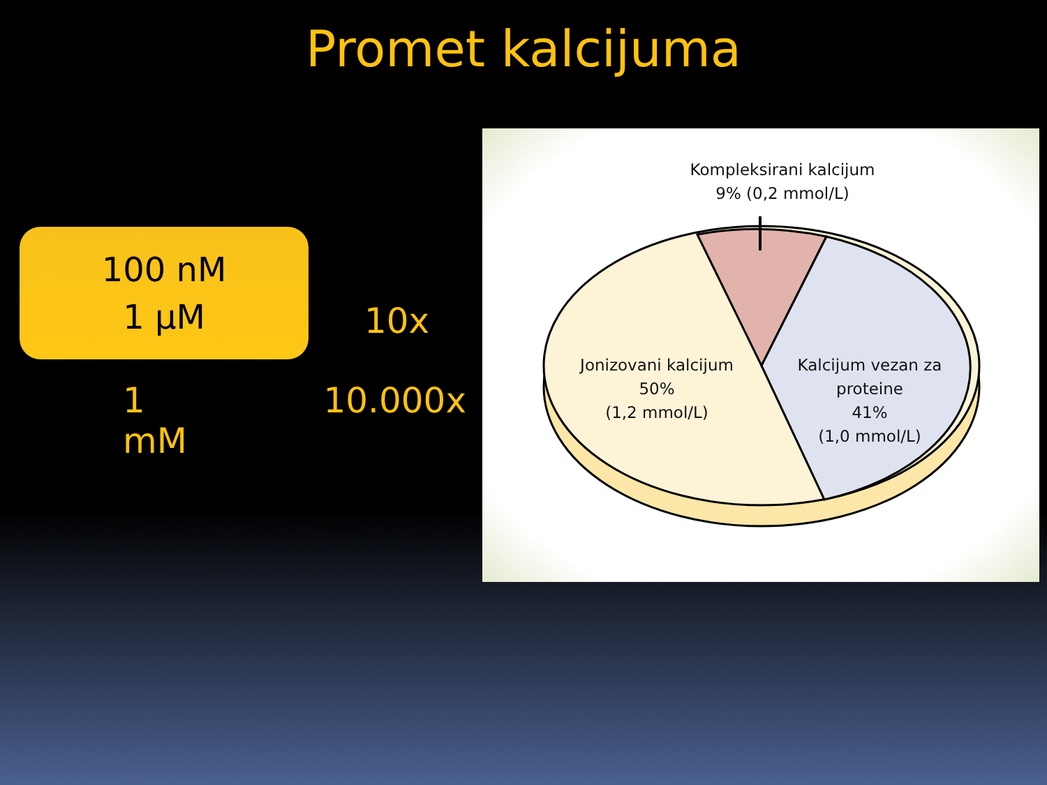Promet kalcijuma
100 nM
1 μM
10x
1 mM 10.000x
Kompleksirani kalcijum
9% (0,2 mmol/L)
Jonizovani kalcijum
50%
(1,2 mmol/L)
Kalcijum vezan za proteine
41%
(1,0 mmol/L)